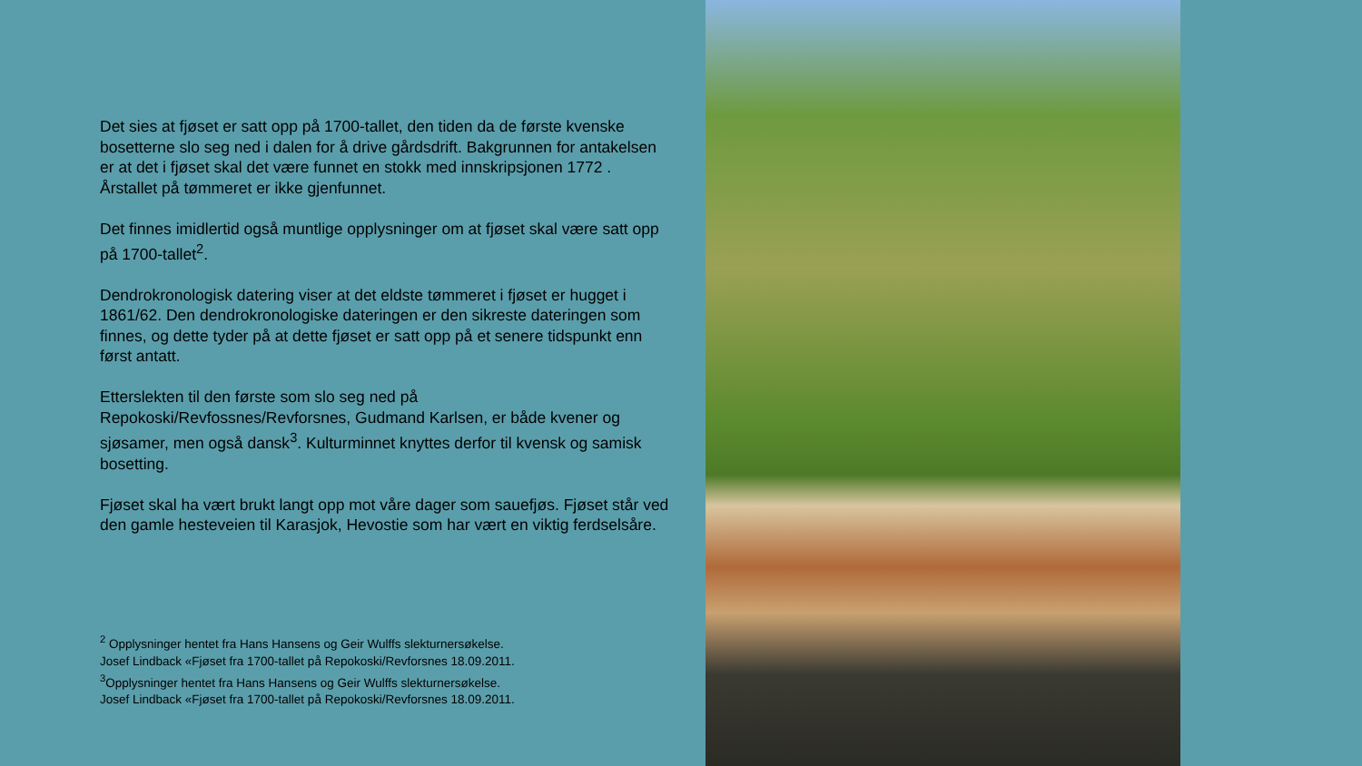Det sies at fjøset er satt opp på 1700-tallet, den tiden da de første kvenske bosetterne slo seg ned i dalen for å drive gårdsdrift. Bakgrunnen for antakelsen er at det i fjøset skal det være funnet en stokk med innskripsjonen 1772 . Årstallet på tømmeret er ikke gjenfunnet.
Det finnes imidlertid også muntlige opplysninger om at fjøset skal være satt opp på 1700-tallet<sup>2</sup>.
Dendrokronologisk datering viser at det eldste tømmeret i fjøset er hugget i 1861/62. Den dendrokronologiske dateringen er den sikreste dateringen som finnes, og dette tyder på at dette fjøset er satt opp på et senere tidspunkt enn først antatt.
Etterslekten til den første som slo seg ned på Repokoski/Revfossnes/Revforsnes, Gudmand Karlsen, er både kvener og sjøsamer, men også dansk<sup>3</sup>. Kulturminnet knyttes derfor til kvensk og samisk bosetting.
Fjøset skal ha vært brukt langt opp mot våre dager som sauefjøs. Fjøset står ved den gamle hesteveien til Karasjok, Hevostie som har vært en viktig ferdselsåre.
<sup>2</sup> Opplysninger hentet fra Hans Hansens og Geir Wulffs slekturnersøkelse.
Josef Lindback «Fjøset fra 1700-tallet på Repokoski/Revforsnes 18.09.2011.
<sup>3</sup> Opplysninger hentet fra Hans Hansens og Geir Wulffs slekturnersøkelse.
Josef Lindback «Fjøset fra 1700-tallet på Repokoski/Revforsnes 18.09.2011.